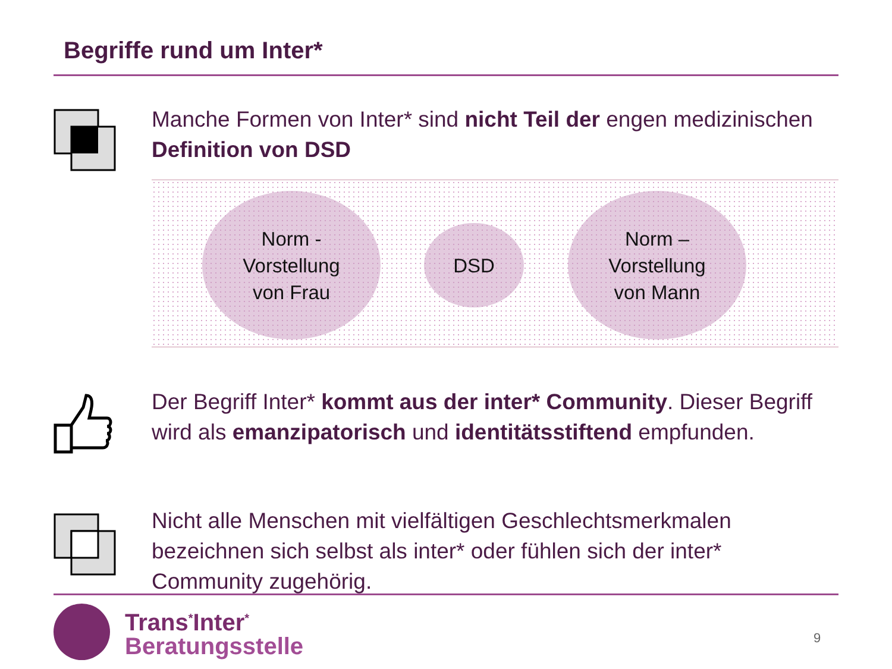Begriffe rund um Inter*
Manche Formen von Inter* sind nicht Teil der engen medizinischen Definition von DSD
Norm -
Vorstellung
von Frau
DSD
Norm –
Vorstellung
von Mann
Der Begriff Inter* kommt aus der inter* Community. Dieser Begriff wird als emanzipatorisch und identitätsstiftend empfunden.
Nicht alle Menschen mit vielfältigen Geschlechtsmerkmalen bezeichnen sich selbst als inter* oder fühlen sich der inter* Community zugehörig.
Trans<sup>*</sup>Inter<sup>*</sup>
Beratungsstelle
9